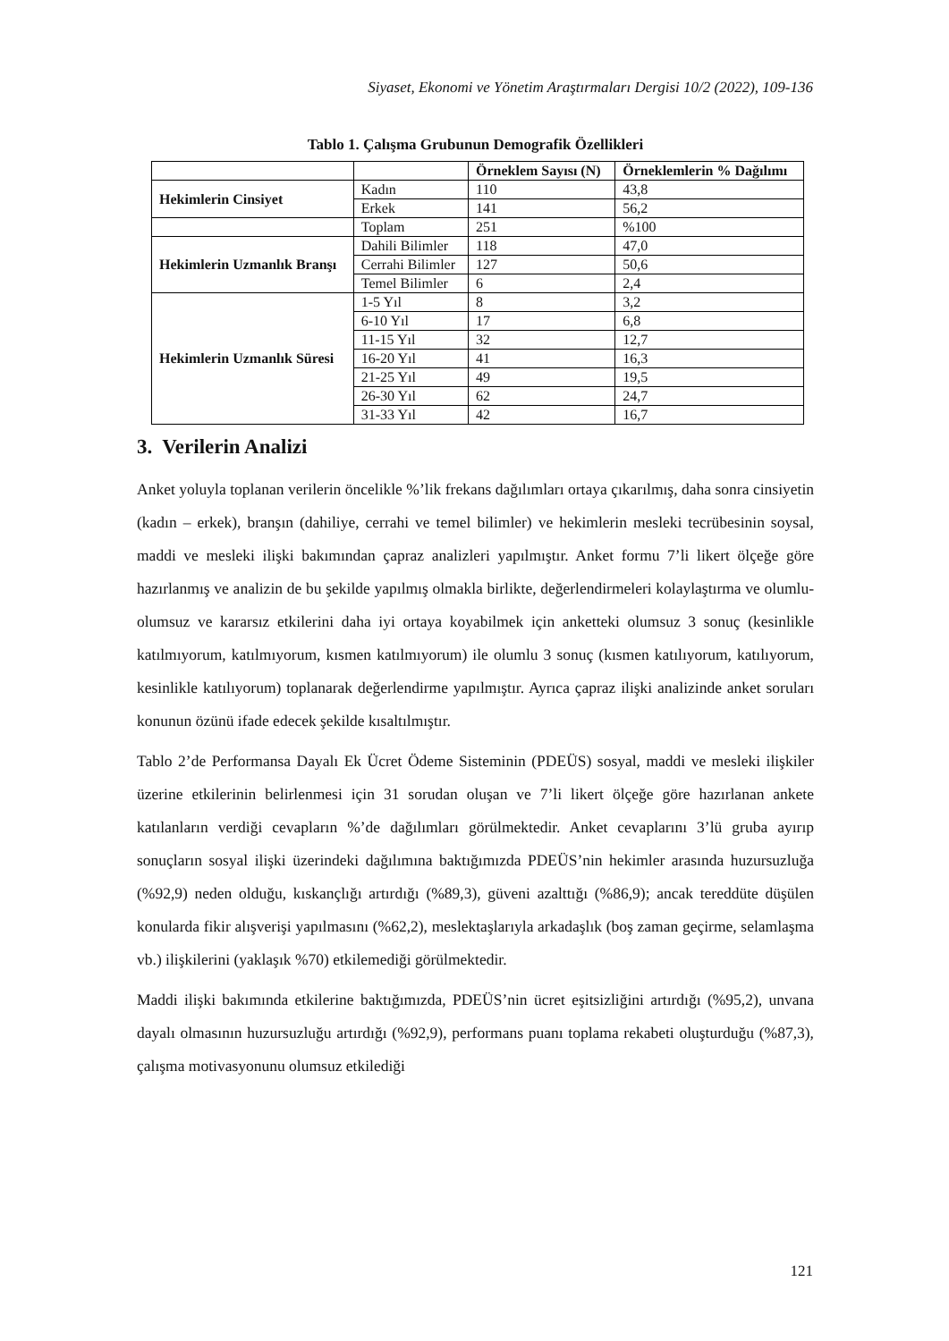Siyaset, Ekonomi ve Yönetim Araştırmaları Dergisi 10/2 (2022), 109-136
Tablo 1. Çalışma Grubunun Demografik Özellikleri
| | | Örneklem Sayısı (N) | Örneklemlerin % Dağılımı |
| --- | --- | --- | --- |
| Hekimlerin Cinsiyet | Kadın | 110 | 43,8 |
| | Erkek | 141 | 56,2 |
| | Toplam | 251 | %100 |
| Hekimlerin Uzmanlık Branşı | Dahili Bilimler | 118 | 47,0 |
| | Cerrahi Bilimler | 127 | 50,6 |
| | Temel Bilimler | 6 | 2,4 |
| Hekimlerin Uzmanlık Süresi | 1-5 Yıl | 8 | 3,2 |
| | 6-10 Yıl | 17 | 6,8 |
| | 11-15 Yıl | 32 | 12,7 |
| | 16-20 Yıl | 41 | 16,3 |
| | 21-25 Yıl | 49 | 19,5 |
| | 26-30 Yıl | 62 | 24,7 |
| | 31-33 Yıl | 42 | 16,7 |
3. Verilerin Analizi
Anket yoluyla toplanan verilerin öncelikle %’lik frekans dağılımları ortaya çıkarılmış, daha sonra cinsiyetin (kadın – erkek), branşın (dahiliye, cerrahi ve temel bilimler) ve hekimlerin mesleki tecrübesinin soysal, maddi ve mesleki ilişki bakımından çapraz analizleri yapılmıştır. Anket formu 7’li likert ölçeğe göre hazırlanmış ve analizin de bu şekilde yapılmış olmakla birlikte, değerlendirmeleri kolaylaştırma ve olumlu-olumsuz ve kararsız etkilerini daha iyi ortaya koyabilmek için anketteki olumsuz 3 sonuç (kesinlikle katılmıyorum, katılmıyorum, kısmen katılmıyorum) ile olumlu 3 sonuç (kısmen katılıyorum, katılıyorum, kesinlikle katılıyorum) toplanarak değerlendirme yapılmıştır. Ayrıca çapraz ilişki analizinde anket soruları konunun özünü ifade edecek şekilde kısaltılmıştır.
Tablo 2’de Performansa Dayalı Ek Ücret Ödeme Sisteminin (PDEÜS) sosyal, maddi ve mesleki ilişkiler üzerine etkilerinin belirlenmesi için 31 sorudan oluşan ve 7’li likert ölçeğe göre hazırlanan ankete katılanların verdiği cevapların %’de dağılımları görülmektedir. Anket cevaplarını 3’lü gruba ayırıp sonuçların sosyal ilişki üzerindeki dağılımına baktığımızda PDEÜS’nin hekimler arasında huzursuzluğa (%92,9) neden olduğu, kıskançlığı artırdığı (%89,3), güveni azalttığı (%86,9); ancak tereddüte düşülen konularda fikir alışverişi yapılmasını (%62,2), meslektaşlarıyla arkadaşlık (boş zaman geçirme, selamlaşma vb.) ilişkilerini (yaklaşık %70) etkilemediği görülmektedir.
Maddi ilişki bakımında etkilerine baktığımızda, PDEÜS’nin ücret eşitsizliğini artırdığı (%95,2), unvana dayalı olmasının huzursuzluğu artırdığı (%92,9), performans puanı toplama rekabeti oluşturduğu (%87,3), çalışma motivasyonunu olumsuz etkilediği
121